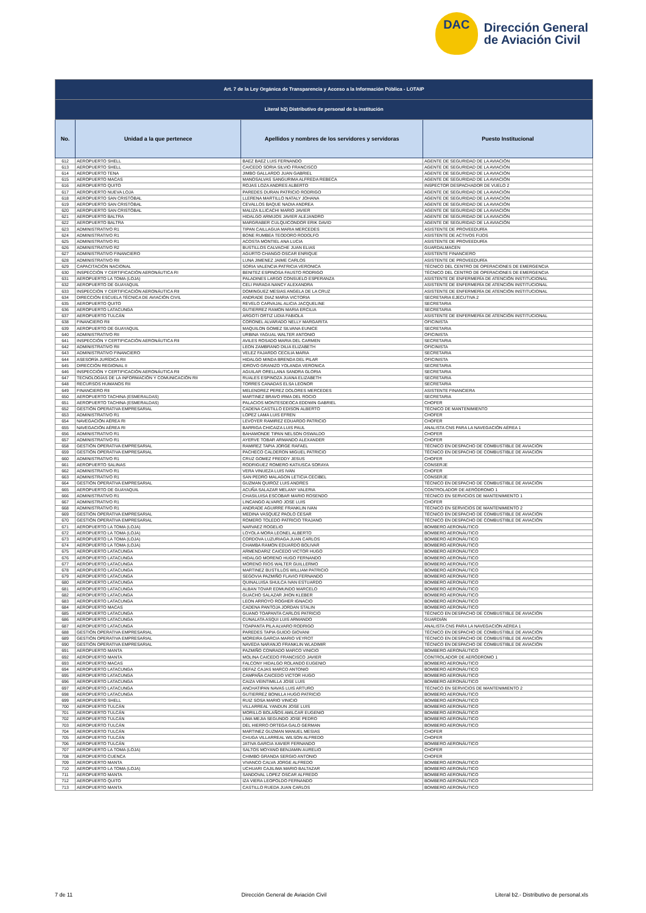DAC
Dirección General
de Aviación Civil
| Art. 7 de la Ley Orgánica de Transparencia y Acceso a la Información Pública - LOTAIP | | | |
| Literal b2) Distributivo de personal de la institución | | | |
| No. | Unidad a la que pertenece | Apellidos y nombres de los servidores y servidoras | Puesto Institucional |
| 612 | AEROPUERTO SHELL | BAEZ BAEZ LUIS FERNANDO | AGENTE DE SEGURIDAD DE LA AVIACIÓN |
| 613 | AEROPUERTO SHELL | CAICEDO SORIA SILVIO FRANCISCO | AGENTE DE SEGURIDAD DE LA AVIACIÓN |
| 614 | AEROPUERTO TENA | JIMBO GALLARDO JUAN GABRIEL | AGENTE DE SEGURIDAD DE LA AVIACIÓN |
| 615 | AEROPUERTO MACAS | MANOSALVAS SANGURIMA ALFREDA REBECA | AGENTE DE SEGURIDAD DE LA AVIACIÓN |
| 616 | AEROPUERTO QUITO | ROJAS LOZA ANDRES ALBERTO | INSPECTOR DESPACHADOR DE VUELO 2 |
| 617 | AEROPUERTO NUEVA LOJA | PAREDES DURAN PATRICIO RODRIGO | AGENTE DE SEGURIDAD DE LA AVIACIÓN |
| 618 | AEROPUERTO SAN CRISTÓBAL | LLERENA MARTILLO NATALY JOHANA | AGENTE DE SEGURIDAD DE LA AVIACIÓN |
| 619 | AEROPUERTO SAN CRISTÓBAL | CEVALLOS BAQUE NADIA ANDREA | AGENTE DE SEGURIDAD DE LA AVIACIÓN |
| 620 | AEROPUERTO SAN CRISTÓBAL | MALIZA ILLICACHI MARIO JAVIER | AGENTE DE SEGURIDAD DE LA AVIACIÓN |
| 621 | AEROPUERTO BALTRA | HIDALGO ARMIJOS JAVIER ALEJANDRO | AGENTE DE SEGURIDAD DE LA AVIACIÓN |
| 622 | AEROPUERTO BALTRA | MARGRABER CULQUICONDOR ERIK DAVID | AGENTE DE SEGURIDAD DE LA AVIACIÓN |
| 623 | ADMINISTRATIVO R1 | TIPAN CAILLAGUA MARIA MERCEDES | ASISTENTE DE PROVEEDURÍA |
| 624 | ADMINISTRATIVO R1 | BONE RUMBEA TEODORO RODOLFO | ASISTENTE DE ACTIVOS FIJOS |
| 625 | ADMINISTRATIVO R1 | ACOSTA MONTIEL ANA LUCIA | ASISTENTE DE PROVEEDURÍA |
| 626 | ADMINISTRATIVO R2 | BUSTILLOS CALVACHE JUAN ELIAS | GUARDALMACEN |
| 627 | ADMINISTRATIVO FINANCIERO | AGURTO CHANGO OSCAR ENRIQUE | ASISTENTE FINANCIERO |
| 628 | ADMINISTRATIVO RII | LUNA JIMENEZ JAIME CARLOS | ASISTENTE DE PROVEEDURÍA |
| 629 | CAPACITACIÓN NACIONAL | SORIA VALENCIA PATRICIA VERONICA | TÉCNICO DEL CENTRO DE OPERACIONES DE EMERGENCIA |
| 630 | INSPECCIÓN Y CERTIFICACIÓN AERONÁUTICA RI | BENITEZ ESPINOSA FAUSTO RODRIGO | TÉCNICO DEL CENTRO DE OPERACIONES DE EMERGENCIA |
| 631 | AEROPUERTO LA TOMA (LOJA) | PALADINES LARGO CONSUELO ESPERANZA | ASISTENTE DE ENFERMERÍA DE ATENCIÓN INSTITUCIONAL |
| 632 | AEROPUERTO DE GUAYAQUIL | CELI PARADA NANCY ALEXANDRA | ASISTENTE DE ENFERMERÍA DE ATENCIÓN INSTITUCIONAL |
| 633 | INSPECCIÓN Y CERTIFICACIÓN AERONÁUTICA RII | DOMINGUEZ MESIAS ANGELA DE LA CRUZ | ASISTENTE DE ENFERMERÍA DE ATENCIÓN INSTITUCIONAL |
| 634 | DIRECCIÓN ESCUELA TÉCNICA DE AVIACIÓN CIVIL | ANDRADE DIAZ MARIA VICTORIA | SECRETARIA EJECUTIVA 2 |
| 635 | AEROPUERTO QUITO | REVELO CARVAJAL ALICIA JACQUELINE | SECRETARIA |
| 636 | AEROPUERTO LATACUNGA | GUTIERREZ RAMON MARIA ERCILIA | SECRETARIA |
| 637 | AEROPUERTO TULCÁN | ARGOTI ORTIZ LIDIA FABIOLA | ASISTENTE DE ENFERMERÍA DE ATENCIÓN INSTITUCIONAL |
| 638 | FINANCIERO RII | CORONEL ALVARADO NELLY MARGARITA | OFICINISTA |
| 639 | AEROPUERTO DE GUAYAQUIL | MAQUILON GOMEZ SILVANA EUNICE | SECRETARIA |
| 640 | ADMINISTRATIVO RII | URBINA YAGUAL WALTER ANTONIO | OFICINISTA |
| 641 | INSPECCIÓN Y CERTIFICACIÓN AERONÁUTICA RII | AVILES ROSADO MARIA DEL CARMEN | SECRETARIA |
| 642 | ADMINISTRATIVO RII | LEON ZAMBRANO DILIA ELIZABETH | OFICINISTA |
| 643 | ADMINISTRATIVO FINANCIERO | VELEZ FAJARDO CECILIA MARIA | SECRETARIA |
| 644 | ASESORÍA JURÍDICA RII | HIDALGO MINDA BRENDA DEL PILAR | OFICINISTA |
| 645 | DIRECCIÓN REGIONAL II | IDROVO GRANIZO YOLANDA VERONICA | SECRETARIA |
| 646 | INSPECCIÓN Y CERTIFICACIÓN AERONÁUTICA RII | AGUILAR ORELLANA SANDRA GLORIA | SECRETARIA |
| 647 | TECNOLOGÍAS DE LA INFORMACIÓN Y COMUNICACIÓN RII | RUALES ESPINOZA JUANA ELIZABETH | SECRETARIA |
| 648 | RECURSOS HUMANOS RII | TORRES CANADAS ELSA LEONOR | SECRETARIA |
| 649 | FINANCIERO RII | MELENDREZ PEREZ DOLORES MERCEDES | ASISTENTE FINANCIERA |
| 650 | AEROPUERTO TACHINA (ESMERALDAS) | MARTINEZ BRAVO IRMA DEL ROCIO | SECRETARIA |
| 651 | AEROPUERTO TACHINA (ESMERALDAS) | PALACIOS MONTESDEOCA EDDWIN GABRIEL | CHOFER |
| 652 | GESTIÓN OPERATIVA EMPRESARIAL | CADENA CASTILLO EDISON ALBERTO | TÉCNICO DE MANTENIMIENTO |
| 653 | ADMINISTRATIVO R1 | LOPEZ LAMA LUIS EFREN | CHOFER |
| 654 | NAVEGACIÓN AÉREA RI | LEVOYER RAMIREZ EDUARDO PATRICIO | CHOFER |
| 655 | NAVEGACIÓN AÉREA RI | BARRIGA CHICAIZA LUIS PAUL | ANALISTA CNS PARA LA NAVEGACIÓN AÉREA 1 |
| 656 | ADMINISTRATIVO R1 | BAHAMONDE TIPAN NELSON OSWALDO | CHOFER |
| 657 | ADMINISTRATIVO R1 | AYERVE TOBAR ARMANDO ALEXANDER | CHOFER |
| 658 | GESTIÓN OPERATIVA EMPRESARIAL | RAMIREZ TAPIA JORGE RAFAEL | TÉCNICO EN DESPACHO DE COMBUSTIBLE DE AVIACIÓN |
| 659 | GESTIÓN OPERATIVA EMPRESARIAL | PACHECO CALDERON MIGUEL PATRICIO | TÉCNICO EN DESPACHO DE COMBUSTIBLE DE AVIACIÓN |
| 660 | ADMINISTRATIVO R1 | CRUZ GOMEZ FREDDY JESUS | CHOFER |
| 661 | AEROPUERTO SALINAS | RODRIGUEZ ROMERO KATIUSCA SORAYA | CONSERJE |
| 662 | ADMINISTRATIVO R1 | VERA VINUEZA LUIS IVAN | CHOFER |
| 663 | ADMINISTRATIVO R1 | SAN PEDRO MALAGON LETICIA CECIBEL | CONSERJE |
| 664 | GESTIÓN OPERATIVA EMPRESARIAL | GUZMAN QUIROZ LUIS ANDRES | TÉCNICO EN DESPACHO DE COMBUSTIBLE DE AVIACIÓN |
| 665 | AEROPUERTO DE GUAYAQUIL | ACUÑA SALAZAR MELANY VALERIA | CONTROLADOR DE AERÓDROMO 1 |
| 666 | ADMINISTRATIVO R1 | CHASILUISA ESCOBAR MARIO ROSENDO | TÉCNICO EN SERVICIOS DE MANTENIMIENTO 1 |
| 667 | ADMINISTRATIVO R1 | LINCANGO ALVARO JOSE LUIS | CHOFER |
| 668 | ADMINISTRATIVO R1 | ANDRADE AGUIRRE FRANKLIN IVAN | TÉCNICO EN SERVICIOS DE MANTENIMIENTO 2 |
| 669 | GESTIÓN OPERATIVA EMPRESARIAL | MEDINA VASQUEZ PAOLO CESAR | TÉCNICO EN DESPACHO DE COMBUSTIBLE DE AVIACIÓN |
| 670 | GESTIÓN OPERATIVA EMPRESARIAL | ROMERO TOLEDO PATRICIO TRAJANO | TÉCNICO EN DESPACHO DE COMBUSTIBLE DE AVIACIÓN |
| 671 | AEROPUERTO LA TOMA (LOJA) | NARVAEZ ROGELIO | BOMBERO AERONÁUTICO |
| 672 | AEROPUERTO LA TOMA (LOJA) | LOYOLA MORA LEONEL ALBERTO | BOMBERO AERONÁUTICO |
| 673 | AEROPUERTO LA TOMA (LOJA) | CORDOVA LUZURIAGA JUAN CARLOS | BOMBERO AERONÁUTICO |
| 674 | AEROPUERTO LA TOMA (LOJA) | CHAMBA RAMON EDUARDO BOLIVAR | BOMBERO AERONÁUTICO |
| 675 | AEROPUERTO LATACUNGA | ARMENDARIZ CAICEDO VICTOR HUGO | BOMBERO AERONÁUTICO |
| 676 | AEROPUERTO LATACUNGA | HIDALGO MORENO HUGO FERNANDO | BOMBERO AERONÁUTICO |
| 677 | AEROPUERTO LATACUNGA | MORENO RIOS WALTER GUILLERMO | BOMBERO AERONÁUTICO |
| 678 | AEROPUERTO LATACUNGA | MARTINEZ BUSTILLOS WILLIAM PATRICIO | BOMBERO AERONÁUTICO |
| 679 | AEROPUERTO LATACUNGA | SEGOVIA PAZMIÑO FLAVIO FERNANDO | BOMBERO AERONÁUTICO |
| 680 | AEROPUERTO LATACUNGA | QUINALUISA SHULCA IVAN ESTUARDO | BOMBERO AERONÁUTICO |
| 681 | AEROPUERTO LATACUNGA | ALBAN TOVAR EDMUNDO MARCELO | BOMBERO AERONÁUTICO |
| 682 | AEROPUERTO LATACUNGA | GUACHO SALAZAR JHON KLEBER | BOMBERO AERONÁUTICO |
| 683 | AEROPUERTO LATACUNGA | LEON ARROYO ROGHER IGNACIO | BOMBERO AERONÁUTICO |
| 684 | AEROPUERTO MACAS | CADENA PANTOJA JORDAN STALIN | BOMBERO AERONÁUTICO |
| 685 | AEROPUERTO LATACUNGA | GUANO TOAPANTA CARLOS PATRICIO | TÉCNICO EN DESPACHO DE COMBUSTIBLE DE AVIACIÓN |
| 686 | AEROPUERTO LATACUNGA | CUNALATA ASQUI LUIS ARMANDO | GUARDIÁN |
| 687 | AEROPUERTO LATACUNGA | TOAPANTA PILA ALVARO RODRIGO | ANALISTA CNS PARA LA NAVEGACIÓN AÉREA 1 |
| 688 | GESTIÓN OPERATIVA EMPRESARIAL | PAREDES TAPIA GUIDO GIOVANI | TÉCNICO EN DESPACHO DE COMBUSTIBLE DE AVIACIÓN |
| 689 | GESTIÓN OPERATIVA EMPRESARIAL | MOREIRA GARCIA MARIO VEYROT | TÉCNICO EN DESPACHO DE COMBUSTIBLE DE AVIACIÓN |
| 690 | GESTIÓN OPERATIVA EMPRESARIAL | NAVEDA NARANJO FRANKLIN WLADIMIR | TÉCNICO EN DESPACHO DE COMBUSTIBLE DE AVIACIÓN |
| 691 | AEROPUERTO MANTA | PAZMIÑO CONRADO MARCO VINICIO | BOMBERO AERONÁUTICO |
| 692 | AEROPUERTO MANTA | MOLINA CAICEDO FRANCISCO JAVIER | CONTROLADOR DE AERÓDROMO 1 |
| 693 | AEROPUERTO MACAS | FALCONY HIDALGO ROLANDO EUGENIO | BOMBERO AERONÁUTICO |
| 694 | AEROPUERTO LATACUNGA | DEFAZ CAJAS MARCO ANTONIO | BOMBERO AERONÁUTICO |
| 695 | AEROPUERTO LATACUNGA | CAMPAÑA CAICEDO VICTOR HUGO | BOMBERO AERONÁUTICO |
| 696 | AEROPUERTO LATACUNGA | CAIZA VEINTIMILLA JOSE LUIS | BOMBERO AERONÁUTICO |
| 697 | AEROPUERTO LATACUNGA | ANCHATIPAN NAVAS LUIS ARTURO | TÉCNICO EN SERVICIOS DE MANTENIMIENTO 2 |
| 698 | AEROPUERTO LATACUNGA | GUTIERREZ BONILLA HUGO PATRICIO | BOMBERO AERONÁUTICO |
| 699 | AEROPUERTO SHELL | RUIZ SOSA MARIO VINICIO | BOMBERO AERONÁUTICO |
| 700 | AEROPUERTO TULCÁN | VILLARREAL YANDUN JOSE LUIS | BOMBERO AERONÁUTICO |
| 701 | AEROPUERTO TULCÁN | MORILLO BOLAÑOS AMILCAR EUGENIO | BOMBERO AERONÁUTICO |
| 702 | AEROPUERTO TULCÁN | LIMA MEJIA SEGUNDO JOSE PEDRO | BOMBERO AERONÁUTICO |
| 703 | AEROPUERTO TULCÁN | DEL HIERRO ORTEGA GALO GERMAN | BOMBERO AERONÁUTICO |
| 704 | AEROPUERTO TULCÁN | MARTINEZ GUZMAN MANUEL MESIAS | CHOFER |
| 705 | AEROPUERTO TULCÁN | CHUGA VILLARREAL WILSON ALFREDO | CHOFER |
| 706 | AEROPUERTO TULCÁN | JATIVA GARCIA XAVIER FERNANDO | BOMBERO AERONÁUTICO |
| 707 | AEROPUERTO LA TOMA (LOJA) | SALTOS MOYANO BENJAMIN AURELIO | CHOFER |
| 708 | AEROPUERTO CUENCA | CHIMBO GRANDA SERGIO ANTONIO | CHOFER |
| 709 | AEROPUERTO MANTA | VIVANCO CALVA JORGE ALFREDO | BOMBERO AERONÁUTICO |
| 710 | AEROPUERTO LA TOMA (LOJA) | UCHUARI CAJILIMA MARIO BALTAZAR | BOMBERO AERONÁUTICO |
| 711 | AEROPUERTO MANTA | SANDOVAL LOPEZ OSCAR ALFREDO | BOMBERO AERONÁUTICO |
| 712 | AEROPUERTO QUITO | IZA VIERA LEOPOLDO FERNANDO | BOMBERO AERONÁUTICO |
| 713 | AEROPUERTO MANTA | CASTILLO RUEDA JUAN CARLOS | BOMBERO AERONÁUTICO |
7 de 11 Dirección General de Aviación Civil Literal b2.- Distributivo de personal.xls